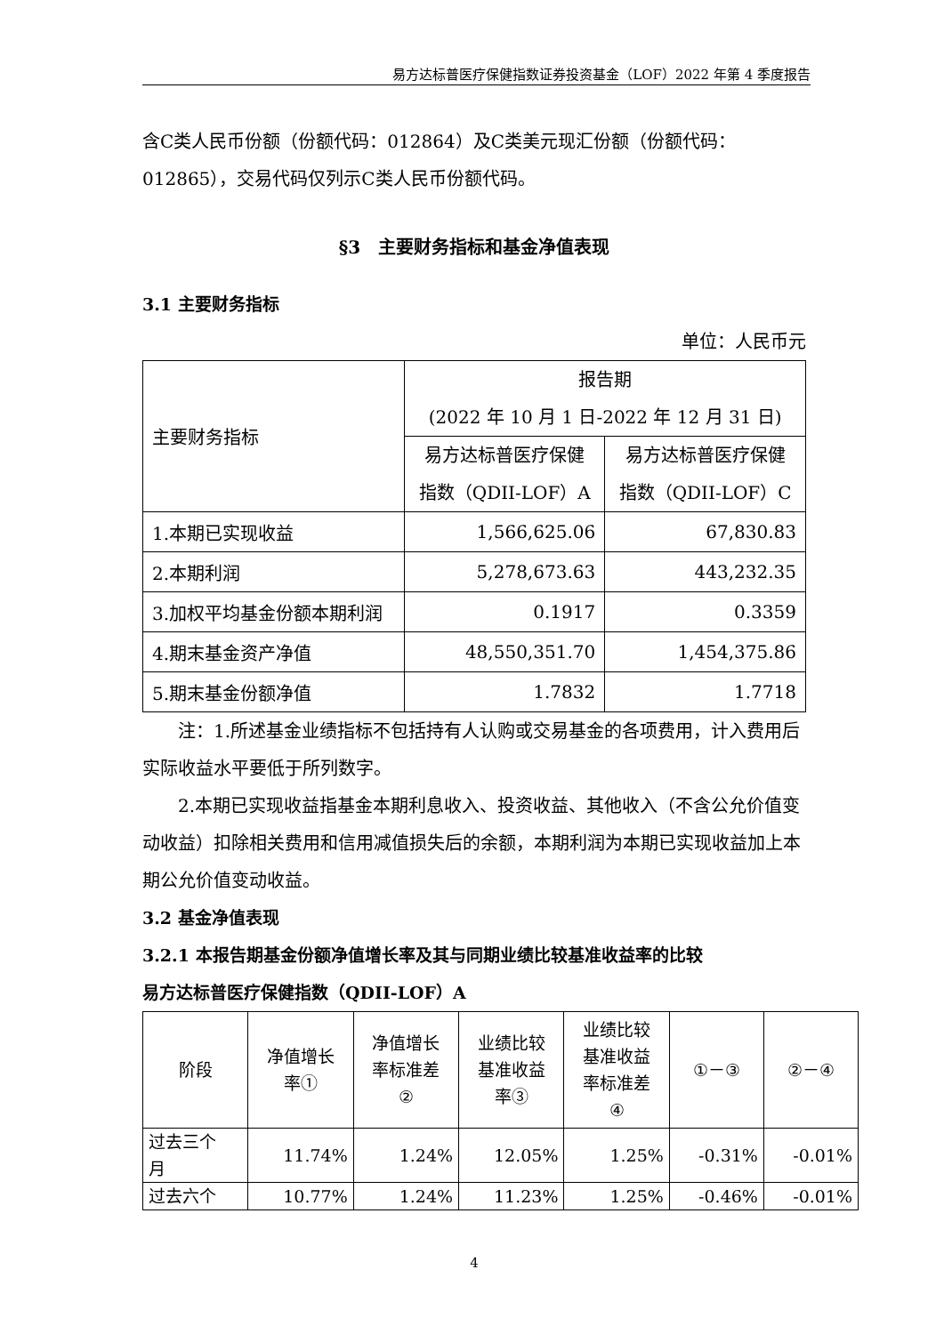易方达标普医疗保健指数证券投资基金（LOF）2022 年第 4 季度报告
含C类人民币份额（份额代码：012864）及C类美元现汇份额（份额代码：012865），交易代码仅列示C类人民币份额代码。
§3　主要财务指标和基金净值表现
3.1 主要财务指标
单位：人民币元
| 主要财务指标 | 报告期 (2022 年 10 月 1 日-2022 年 12 月 31 日) | |
| --- | --- | --- |
| | 易方达标普医疗保健 指数（QDII-LOF）A | 易方达标普医疗保健 指数（QDII-LOF）C |
| 1.本期已实现收益 | 1,566,625.06 | 67,830.83 |
| 2.本期利润 | 5,278,673.63 | 443,232.35 |
| 3.加权平均基金份额本期利润 | 0.1917 | 0.3359 |
| 4.期末基金资产净值 | 48,550,351.70 | 1,454,375.86 |
| 5.期末基金份额净值 | 1.7832 | 1.7718 |
注：1.所述基金业绩指标不包括持有人认购或交易基金的各项费用，计入费用后实际收益水平要低于所列数字。
2.本期已实现收益指基金本期利息收入、投资收益、其他收入（不含公允价值变动收益）扣除相关费用和信用减值损失后的余额，本期利润为本期已实现收益加上本期公允价值变动收益。
3.2 基金净值表现
3.2.1 本报告期基金份额净值增长率及其与同期业绩比较基准收益率的比较
易方达标普医疗保健指数（QDII-LOF）A
| 阶段 | 净值增长 率① | 净值增长 率标准差 ② | 业绩比较 基准收益 率③ | 业绩比较 基准收益 率标准差 ④ | ①－③ | ②－④ |
| --- | --- | --- | --- | --- | --- | --- |
| 过去三个 月 | 11.74% | 1.24% | 12.05% | 1.25% | -0.31% | -0.01% |
| 过去六个 | 10.77% | 1.24% | 11.23% | 1.25% | -0.46% | -0.01% |
4